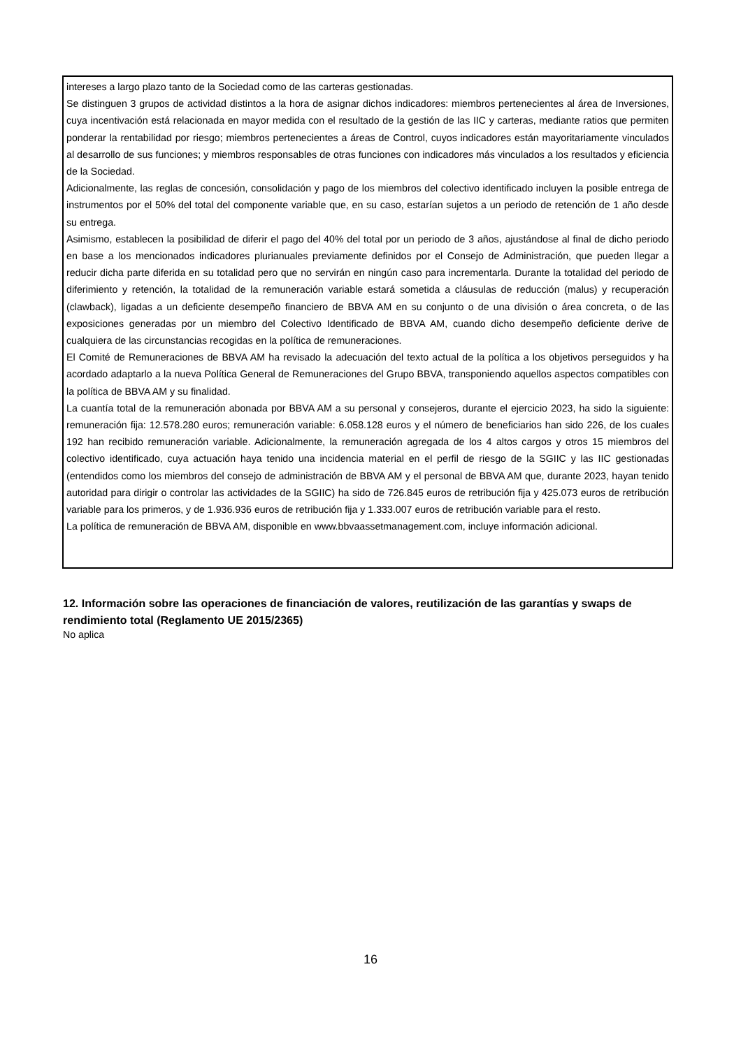intereses a largo plazo tanto de la Sociedad como de las carteras gestionadas.
Se distinguen 3 grupos de actividad distintos a la hora de asignar dichos indicadores: miembros pertenecientes al área de Inversiones, cuya incentivación está relacionada en mayor medida con el resultado de la gestión de las IIC y carteras, mediante ratios que permiten ponderar la rentabilidad por riesgo; miembros pertenecientes a áreas de Control, cuyos indicadores están mayoritariamente vinculados al desarrollo de sus funciones; y miembros responsables de otras funciones con indicadores más vinculados a los resultados y eficiencia de la Sociedad.
Adicionalmente, las reglas de concesión, consolidación y pago de los miembros del colectivo identificado incluyen la posible entrega de instrumentos por el 50% del total del componente variable que, en su caso, estarían sujetos a un periodo de retención de 1 año desde su entrega.
Asimismo, establecen la posibilidad de diferir el pago del 40% del total por un periodo de 3 años, ajustándose al final de dicho periodo en base a los mencionados indicadores plurianuales previamente definidos por el Consejo de Administración, que pueden llegar a reducir dicha parte diferida en su totalidad pero que no servirán en ningún caso para incrementarla. Durante la totalidad del periodo de diferimiento y retención, la totalidad de la remuneración variable estará sometida a cláusulas de reducción (malus) y recuperación (clawback), ligadas a un deficiente desempeño financiero de BBVA AM en su conjunto o de una división o área concreta, o de las exposiciones generadas por un miembro del Colectivo Identificado de BBVA AM, cuando dicho desempeño deficiente derive de cualquiera de las circunstancias recogidas en la política de remuneraciones.
El Comité de Remuneraciones de BBVA AM ha revisado la adecuación del texto actual de la política a los objetivos perseguidos y ha acordado adaptarlo a la nueva Política General de Remuneraciones del Grupo BBVA, transponiendo aquellos aspectos compatibles con la política de BBVA AM y su finalidad.
La cuantía total de la remuneración abonada por BBVA AM a su personal y consejeros, durante el ejercicio 2023, ha sido la siguiente: remuneración fija: 12.578.280 euros; remuneración variable: 6.058.128 euros y el número de beneficiarios han sido 226, de los cuales 192 han recibido remuneración variable. Adicionalmente, la remuneración agregada de los 4 altos cargos y otros 15 miembros del colectivo identificado, cuya actuación haya tenido una incidencia material en el perfil de riesgo de la SGIIC y las IIC gestionadas (entendidos como los miembros del consejo de administración de BBVA AM y el personal de BBVA AM que, durante 2023, hayan tenido autoridad para dirigir o controlar las actividades de la SGIIC) ha sido de 726.845 euros de retribución fija y 425.073 euros de retribución variable para los primeros, y de 1.936.936 euros de retribución fija y 1.333.007 euros de retribución variable para el resto.
La política de remuneración de BBVA AM, disponible en www.bbvaassetmanagement.com, incluye información adicional.
12. Información sobre las operaciones de financiación de valores, reutilización de las garantías y swaps de rendimiento total (Reglamento UE 2015/2365)
No aplica
16